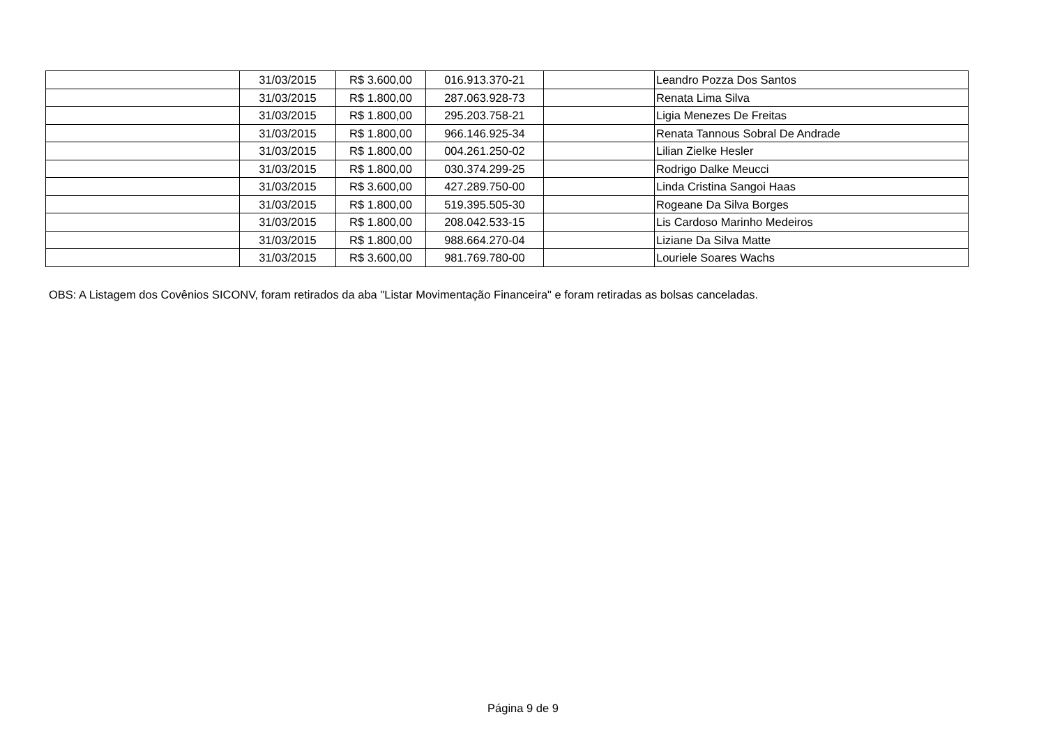| | 31/03/2015 | R$ 3.600,00 | 016.913.370-21 | | Leandro Pozza Dos Santos |
| | 31/03/2015 | R$ 1.800,00 | 287.063.928-73 | | Renata Lima Silva |
| | 31/03/2015 | R$ 1.800,00 | 295.203.758-21 | | Ligia Menezes De Freitas |
| | 31/03/2015 | R$ 1.800,00 | 966.146.925-34 | | Renata Tannous Sobral De Andrade |
| | 31/03/2015 | R$ 1.800,00 | 004.261.250-02 | | Lilian Zielke Hesler |
| | 31/03/2015 | R$ 1.800,00 | 030.374.299-25 | | Rodrigo Dalke Meucci |
| | 31/03/2015 | R$ 3.600,00 | 427.289.750-00 | | Linda Cristina Sangoi Haas |
| | 31/03/2015 | R$ 1.800,00 | 519.395.505-30 | | Rogeane Da Silva Borges |
| | 31/03/2015 | R$ 1.800,00 | 208.042.533-15 | | Lis Cardoso Marinho Medeiros |
| | 31/03/2015 | R$ 1.800,00 | 988.664.270-04 | | Liziane Da Silva Matte |
| | 31/03/2015 | R$ 3.600,00 | 981.769.780-00 | | Louriele Soares Wachs |
OBS: A Listagem dos Covênios SICONV, foram retirados da aba "Listar Movimentação Financeira" e foram retiradas as bolsas canceladas.
Página 9 de 9